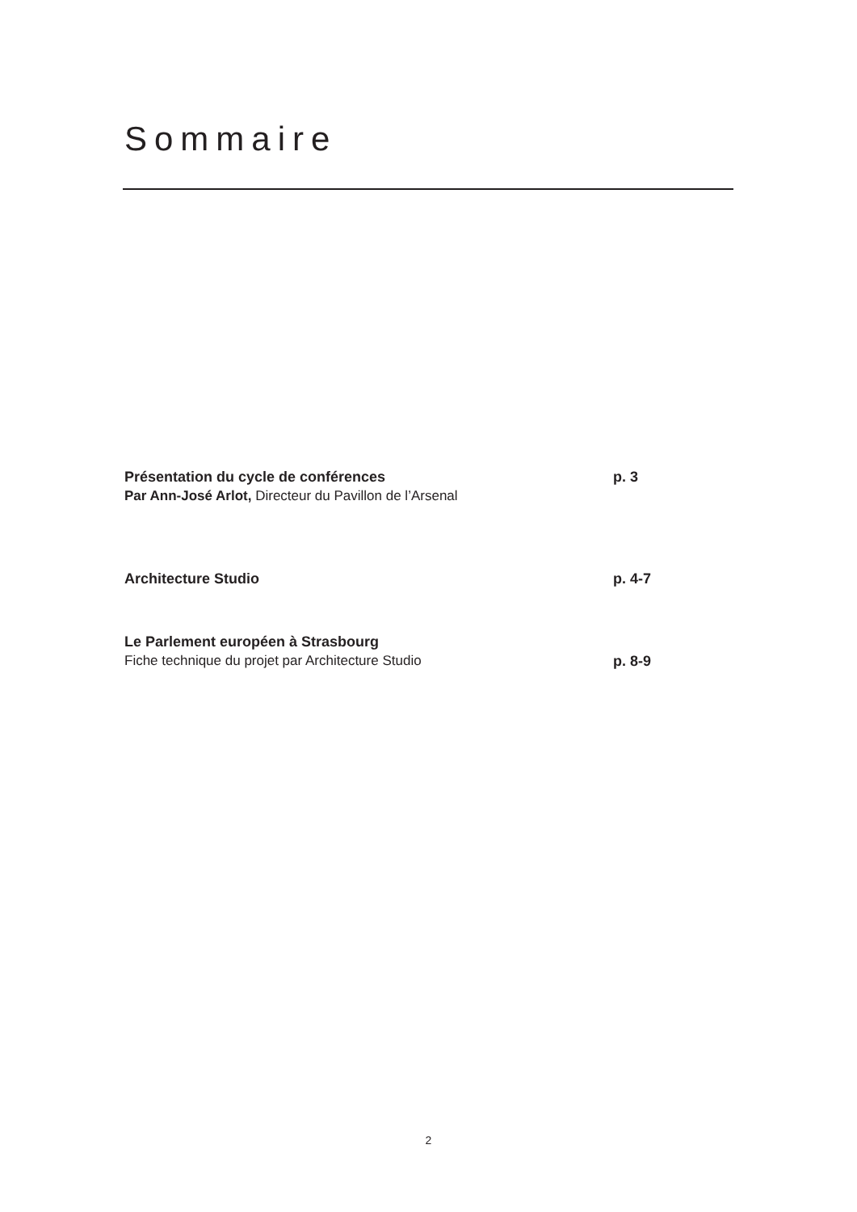Sommaire
Présentation du cycle de conférences p. 3
Par Ann-José Arlot, Directeur du Pavillon de l’Arsenal
Architecture Studio p. 4-7
Le Parlement européen à Strasbourg
Fiche technique du projet par Architecture Studio p. 8-9
2